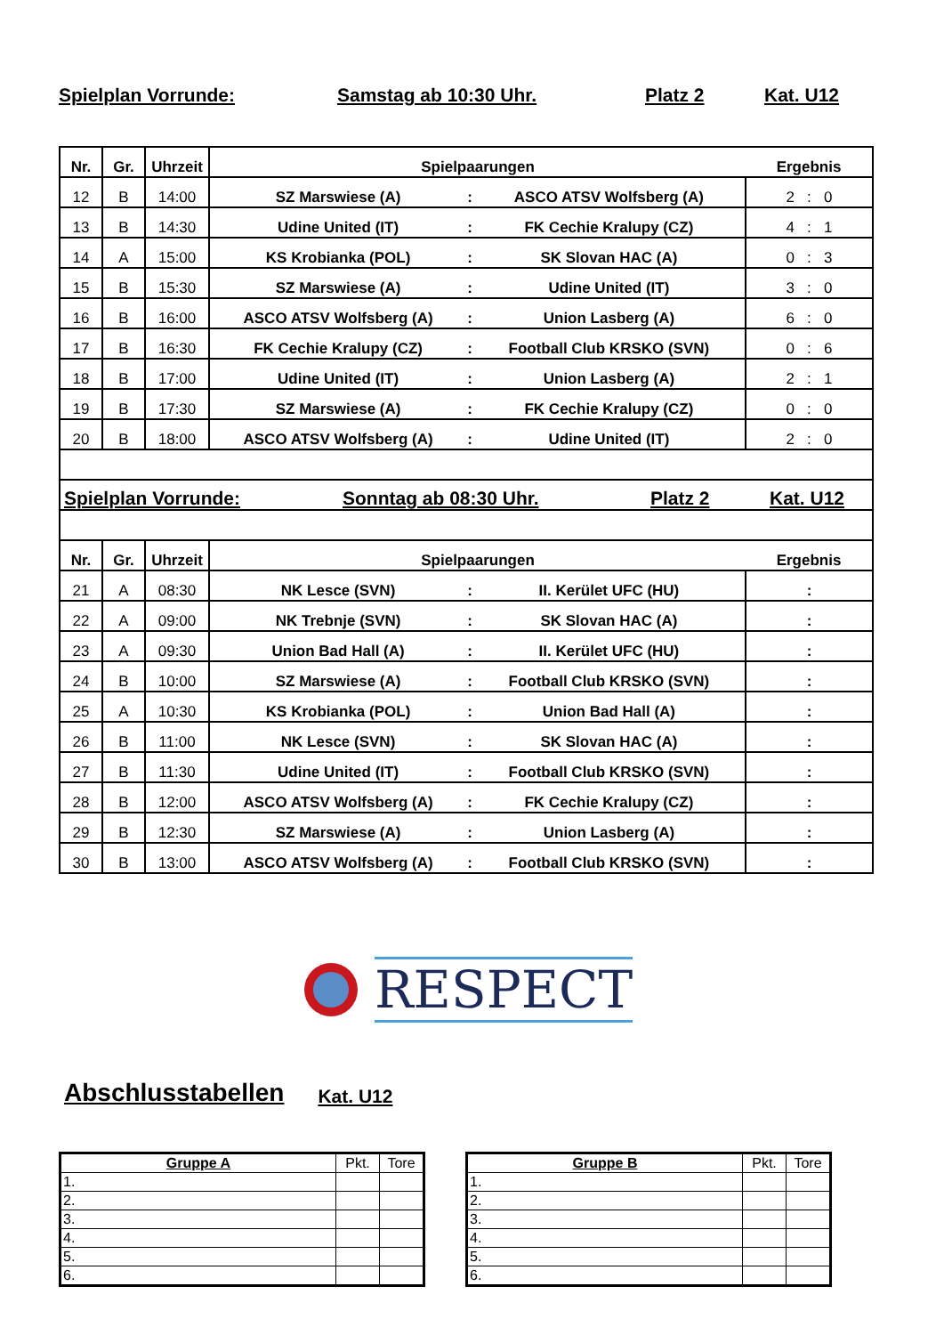Spielplan Vorrunde: Samstag ab 10:30 Uhr. Platz 2 Kat. U12
| Nr. | Gr. | Uhrzeit | Spielpaarungen | | | Ergebnis |
| 12 | B | 14:00 | SZ Marswiese (A) | : | ASCO ATSV Wolfsberg (A) | 2 : 0 |
| 13 | B | 14:30 | Udine United (IT) | : | FK Cechie Kralupy (CZ) | 4 : 1 |
| 14 | A | 15:00 | KS Krobianka (POL) | : | SK Slovan HAC (A) | 0 : 3 |
| 15 | B | 15:30 | SZ Marswiese (A) | : | Udine United (IT) | 3 : 0 |
| 16 | B | 16:00 | ASCO ATSV Wolfsberg (A) | : | Union Lasberg (A) | 6 : 0 |
| 17 | B | 16:30 | FK Cechie Kralupy (CZ) | : | Football Club KRSKO (SVN) | 0 : 6 |
| 18 | B | 17:00 | Udine United (IT) | : | Union Lasberg (A) | 2 : 1 |
| 19 | B | 17:30 | SZ Marswiese (A) | : | FK Cechie Kralupy (CZ) | 0 : 0 |
| 20 | B | 18:00 | ASCO ATSV Wolfsberg (A) | : | Udine United (IT) | 2 : 0 |
| Spielplan Vorrunde: Sonntag ab 08:30 Uhr. Platz 2 Kat. U12 | | | | | | |
| Nr. | Gr. | Uhrzeit | Spielpaarungen | | | Ergebnis |
| 21 | A | 08:30 | NK Lesce (SVN) | : | II. Kerület UFC (HU) | : |
| 22 | A | 09:00 | NK Trebnje (SVN) | : | SK Slovan HAC (A) | : |
| 23 | A | 09:30 | Union Bad Hall (A) | : | II. Kerület UFC (HU) | : |
| 24 | B | 10:00 | SZ Marswiese (A) | : | Football Club KRSKO (SVN) | : |
| 25 | A | 10:30 | KS Krobianka (POL) | : | Union Bad Hall (A) | : |
| 26 | B | 11:00 | NK Lesce (SVN) | : | SK Slovan HAC (A) | : |
| 27 | B | 11:30 | Udine United (IT) | : | Football Club KRSKO (SVN) | : |
| 28 | B | 12:00 | ASCO ATSV Wolfsberg (A) | : | FK Cechie Kralupy (CZ) | : |
| 29 | B | 12:30 | SZ Marswiese (A) | : | Union Lasberg (A) | : |
| 30 | B | 13:00 | ASCO ATSV Wolfsberg (A) | : | Football Club KRSKO (SVN) | : |
RESPECT
Abschlusstabellen Kat. U12
| Gruppe A | Pkt. | Tore |
| --- | --- | --- |
| 1. | | |
| 2. | | |
| 3. | | |
| 4. | | |
| 5. | | |
| 6. | | |
| Gruppe B | Pkt. | Tore |
| --- | --- | --- |
| 1. | | |
| 2. | | |
| 3. | | |
| 4. | | |
| 5. | | |
| 6. | | |